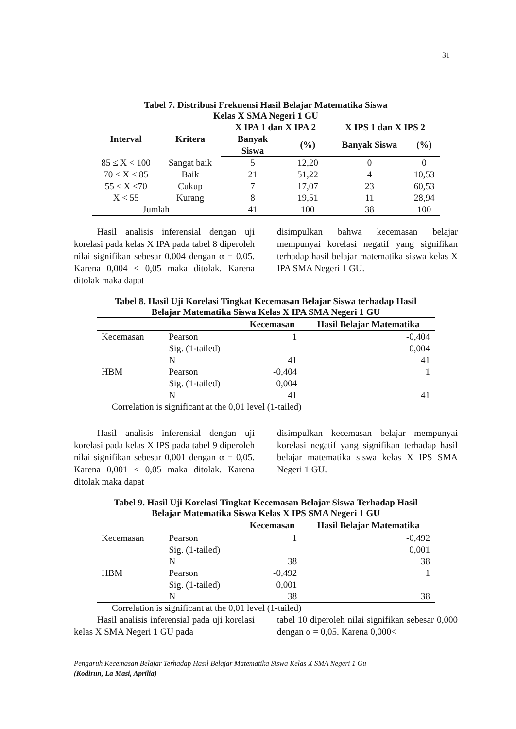31
Tabel 7. Distribusi Frekuensi Hasil Belajar Matematika Siswa
Kelas X SMA Negeri 1 GU
| Interval | Kritera | X IPA 1 dan X IPA 2 | | X IPS 1 dan X IPS 2 | |
| --- | --- | --- | --- | --- | --- |
| | | Banyak Siswa | (%) | Banyak Siswa | (%) |
| 85 ≤ X < 100 | Sangat baik | 5 | 12,20 | 0 | 0 |
| 70 ≤ X < 85 | Baik | 21 | 51,22 | 4 | 10,53 |
| 55 ≤ X <70 | Cukup | 7 | 17,07 | 23 | 60,53 |
| X < 55 | Kurang | 8 | 19,51 | 11 | 28,94 |
| Jumlah | | 41 | 100 | 38 | 100 |
Hasil analisis inferensial dengan uji korelasi pada kelas X IPA pada tabel 8 diperoleh nilai signifikan sebesar 0,004 dengan α = 0,05. Karena 0,004 < 0,05 maka ditolak. Karena ditolak maka dapat
disimpulkan bahwa kecemasan belajar mempunyai korelasi negatif yang signifikan terhadap hasil belajar matematika siswa kelas X IPA SMA Negeri 1 GU.
Tabel 8. Hasil Uji Korelasi Tingkat Kecemasan Belajar Siswa terhadap Hasil
Belajar Matematika Siswa Kelas X IPA SMA Negeri 1 GU
| | | Kecemasan | Hasil Belajar Matematika |
| --- | --- | --- | --- |
| Kecemasan | Pearson | 1 | -0,404 |
| | Sig. (1-tailed) | | 0,004 |
| | N | 41 | 41 |
| HBM | Pearson | -0,404 | 1 |
| | Sig. (1-tailed) | 0,004 | |
| | N | 41 | 41 |
Correlation is significant at the 0,01 level (1-tailed)
Hasil analisis inferensial dengan uji korelasi pada kelas X IPS pada tabel 9 diperoleh nilai signifikan sebesar 0,001 dengan α = 0,05. Karena 0,001 < 0,05 maka ditolak. Karena ditolak maka dapat
disimpulkan kecemasan belajar mempunyai korelasi negatif yang signifikan terhadap hasil belajar matematika siswa kelas X IPS SMA Negeri 1 GU.
Tabel 9. Hasil Uji Korelasi Tingkat Kecemasan Belajar Siswa Terhadap Hasil
Belajar Matematika Siswa Kelas X IPS SMA Negeri 1 GU
| | | Kecemasan | Hasil Belajar Matematika |
| --- | --- | --- | --- |
| Kecemasan | Pearson | 1 | -0,492 |
| | Sig. (1-tailed) | | 0,001 |
| | N | 38 | 38 |
| HBM | Pearson | -0,492 | 1 |
| | Sig. (1-tailed) | 0,001 | |
| | N | 38 | 38 |
Correlation is significant at the 0,01 level (1-tailed)
Hasil analisis inferensial pada uji korelasi kelas X SMA Negeri 1 GU pada
tabel 10 diperoleh nilai signifikan sebesar 0,000 dengan α = 0,05. Karena 0,000<
Pengaruh Kecemasan Belajar Terhadap Hasil Belajar Matematika Siswa Kelas X SMA Negeri 1 Gu
(Kodirun, La Masi, Aprilia)